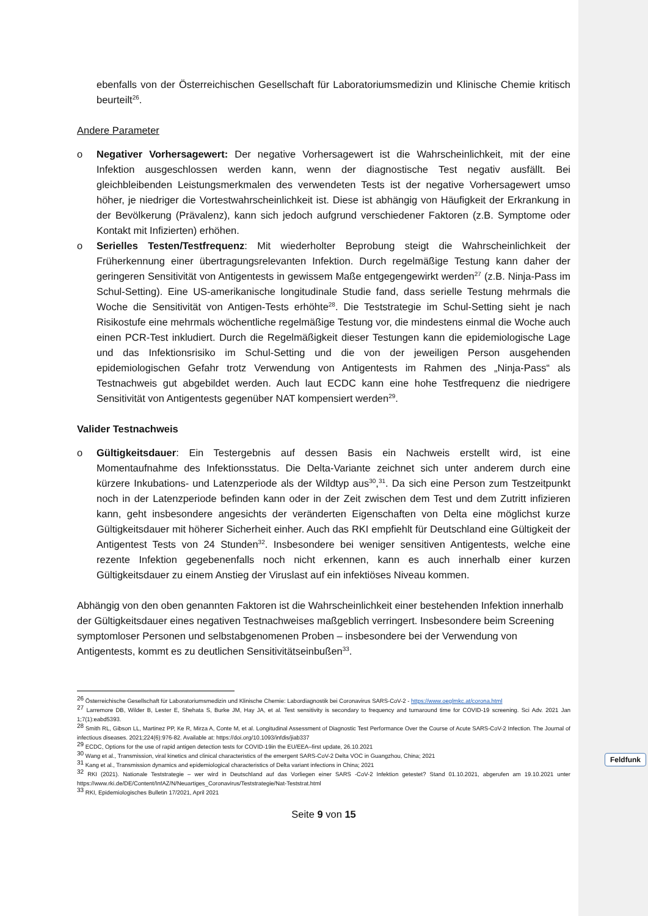ebenfalls von der Österreichischen Gesellschaft für Laboratoriumsmedizin und Klinische Chemie kritisch beurteilt<sup>26</sup>.
Andere Parameter
o Negativer Vorhersagewert: Der negative Vorhersagewert ist die Wahrscheinlichkeit, mit der eine Infektion ausgeschlossen werden kann, wenn der diagnostische Test negativ ausfällt. Bei gleichbleibenden Leistungsmerkmalen des verwendeten Tests ist der negative Vorhersagewert umso höher, je niedriger die Vortestwahrscheinlichkeit ist. Diese ist abhängig von Häufigkeit der Erkrankung in der Bevölkerung (Prävalenz), kann sich jedoch aufgrund verschiedener Faktoren (z.B. Symptome oder Kontakt mit Infizierten) erhöhen.
o Serielles Testen/Testfrequenz: Mit wiederholter Beprobung steigt die Wahrscheinlichkeit der Früherkennung einer übertragungsrelevanten Infektion. Durch regelmäßige Testung kann daher der geringeren Sensitivität von Antigentests in gewissem Maße entgegengewirkt werden<sup>27</sup> (z.B. Ninja-Pass im Schul-Setting). Eine US-amerikanische longitudinale Studie fand, dass serielle Testung mehrmals die Woche die Sensitivität von Antigen-Tests erhöhte<sup>28</sup>. Die Teststrategie im Schul-Setting sieht je nach Risikostufe eine mehrmals wöchentliche regelmäßige Testung vor, die mindestens einmal die Woche auch einen PCR-Test inkludiert. Durch die Regelmäßigkeit dieser Testungen kann die epidemiologische Lage und das Infektionsrisiko im Schul-Setting und die von der jeweiligen Person ausgehenden epidemiologischen Gefahr trotz Verwendung von Antigentests im Rahmen des „Ninja-Pass“ als Testnachweis gut abgebildet werden. Auch laut ECDC kann eine hohe Testfrequenz die niedrigere Sensitivität von Antigentests gegenüber NAT kompensiert werden<sup>29</sup>.
Valider Testnachweis
o Gültigkeitsdauer: Ein Testergebnis auf dessen Basis ein Nachweis erstellt wird, ist eine Momentaufnahme des Infektionsstatus. Die Delta-Variante zeichnet sich unter anderem durch eine kürzere Inkubations- und Latenzperiode als der Wildtyp aus<sup>30</sup>,<sup>31</sup>. Da sich eine Person zum Testzeitpunkt noch in der Latenzperiode befinden kann oder in der Zeit zwischen dem Test und dem Zutritt infizieren kann, geht insbesondere angesichts der veränderten Eigenschaften von Delta eine möglichst kurze Gültigkeitsdauer mit höherer Sicherheit einher. Auch das RKI empfiehlt für Deutschland eine Gültigkeit der Antigentest Tests von 24 Stunden<sup>32</sup>. Insbesondere bei weniger sensitiven Antigentests, welche eine rezente Infektion gegebenenfalls noch nicht erkennen, kann es auch innerhalb einer kurzen Gültigkeitsdauer zu einem Anstieg der Viruslast auf ein infektiöses Niveau kommen.
Abhängig von den oben genannten Faktoren ist die Wahrscheinlichkeit einer bestehenden Infektion innerhalb der Gültigkeitsdauer eines negativen Testnachweises maßgeblich verringert. Insbesondere beim Screening symptomloser Personen und selbstabgenomenen Proben – insbesondere bei der Verwendung von Antigentests, kommt es zu deutlichen Sensitivitätseinbußen<sup>33</sup>.
<sup>26</sup> Österreichische Gesellschaft für Laboratoriumsmedizin und Klinische Chemie: Labordiagnostik bei Coronavirus SARS-CoV-2 - https://www.oeglmkc.at/corona.html
<sup>27</sup> Larremore DB, Wilder B, Lester E, Shehata S, Burke JM, Hay JA, et al. Test sensitivity is secondary to frequency and turnaround time for COVID-19 screening. Sci Adv. 2021 Jan 1;7(1):eabd5393.
<sup>28</sup> Smith RL, Gibson LL, Martinez PP, Ke R, Mirza A, Conte M, et al. Longitudinal Assessment of Diagnostic Test Performance Over the Course of Acute SARS-CoV-2 Infection. The Journal of infectious diseases. 2021;224(6):976-82. Available at: https://doi.org/10.1093/infdis/jiab337
<sup>29</sup> ECDC, Options for the use of rapid antigen detection tests for COVID-19in the EU/EEA–first update, 26.10.2021
<sup>30</sup> Wang et al., Transmission, viral kinetics and clinical characteristics of the emergent SARS-CoV-2 Delta VOC in Guangzhou, China; 2021
<sup>31</sup> Kang et al., Transmission dynamics and epidemiological characteristics of Delta variant infections in China; 2021
<sup>32</sup> RKI (2021). Nationale Teststrategie – wer wird in Deutschland auf das Vorliegen einer SARS -CoV-2 Infektion getestet? Stand 01.10.2021, abgerufen am 19.10.2021 unter https://www.rki.de/DE/Content/InfAZ/N/Neuartiges_Coronavirus/Teststrategie/Nat-Teststrat.html
<sup>33</sup> RKI, Epidemiologisches Bulletin 17/2021, April 2021
Seite 9 von 15
Feldfunk